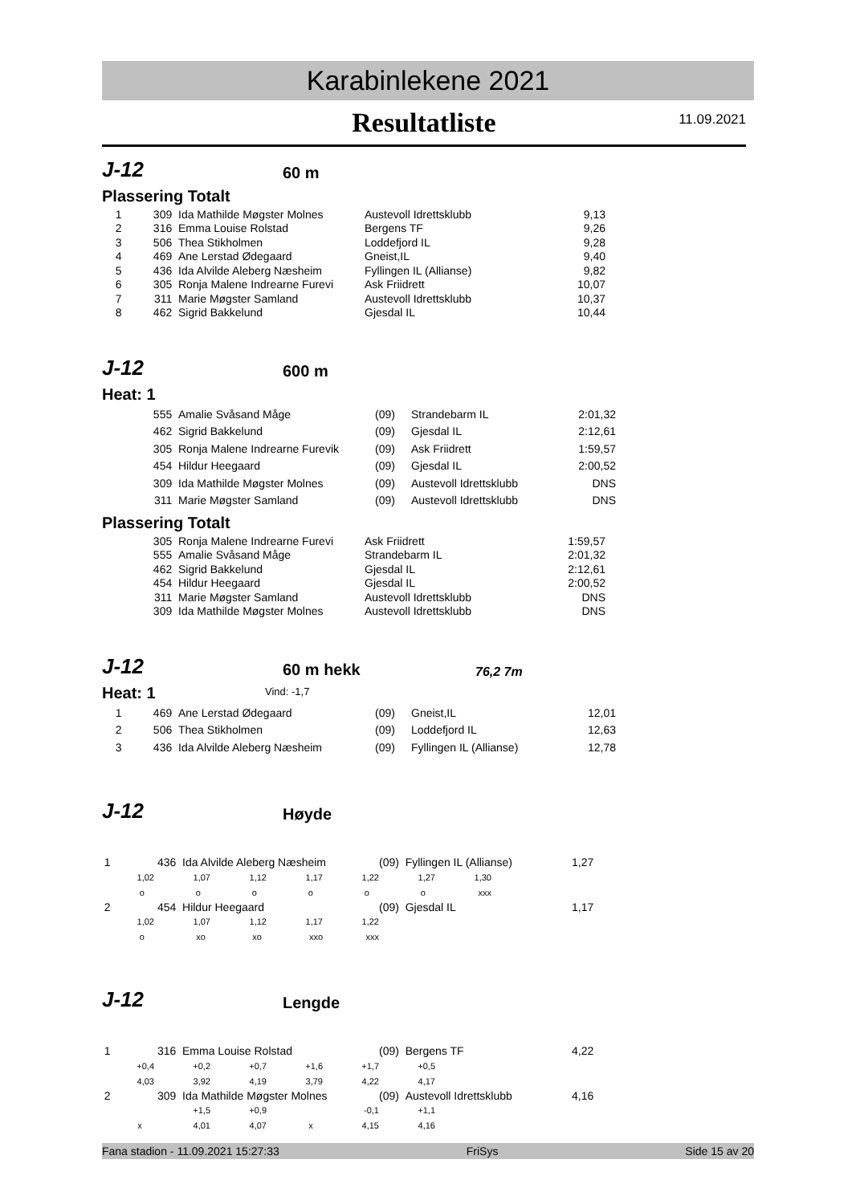Karabinlekene 2021
Resultatliste
11.09.2021
J-12 60 m
Plassering Totalt
| 1 | 309 | Ida Mathilde Møgster Molnes | Austevoll Idrettsklubb | 9,13 |
| 2 | 316 | Emma Louise Rolstad | Bergens TF | 9,26 |
| 3 | 506 | Thea Stikholmen | Loddefjord IL | 9,28 |
| 4 | 469 | Ane Lerstad Ødegaard | Gneist,IL | 9,40 |
| 5 | 436 | Ida Alvilde Aleberg Næsheim | Fyllingen IL (Allianse) | 9,82 |
| 6 | 305 | Ronja Malene Indrearne Furevi | Ask Friidrett | 10,07 |
| 7 | 311 | Marie Møgster Samland | Austevoll Idrettsklubb | 10,37 |
| 8 | 462 | Sigrid Bakkelund | Gjesdal IL | 10,44 |
J-12 600 m
Heat: 1
| | 555 | Amalie Svåsand Måge | (09) | Strandebarm IL | 2:01,32 |
| | 462 | Sigrid Bakkelund | (09) | Gjesdal IL | 2:12,61 |
| | 305 | Ronja Malene Indrearne Furevik | (09) | Ask Friidrett | 1:59,57 |
| | 454 | Hildur Heegaard | (09) | Gjesdal IL | 2:00,52 |
| | 309 | Ida Mathilde Møgster Molnes | (09) | Austevoll Idrettsklubb | DNS |
| | 311 | Marie Møgster Samland | (09) | Austevoll Idrettsklubb | DNS |
Plassering Totalt
| | 305 | Ronja Malene Indrearne Furevi | Ask Friidrett | 1:59,57 |
| | 555 | Amalie Svåsand Måge | Strandebarm IL | 2:01,32 |
| | 462 | Sigrid Bakkelund | Gjesdal IL | 2:12,61 |
| | 454 | Hildur Heegaard | Gjesdal IL | 2:00,52 |
| | 311 | Marie Møgster Samland | Austevoll Idrettsklubb | DNS |
| | 309 | Ida Mathilde Møgster Molnes | Austevoll Idrettsklubb | DNS |
J-12 60 m hekk 76,2 7m
Heat: 1
Vind: -1,7
| 1 | 469 | Ane Lerstad Ødegaard | (09) | Gneist,IL | 12,01 |
| 2 | 506 | Thea Stikholmen | (09) | Loddefjord IL | 12,63 |
| 3 | 436 | Ida Alvilde Aleberg Næsheim | (09) | Fyllingen IL (Allianse) | 12,78 |
J-12 Høyde
| 1 | 436 Ida Alvilde Aleberg Næsheim | | | | (09) Fyllingen IL (Allianse) | | | 1,27 |
| 1,02 | 1,07 | 1,12 | 1,17 | 1,22 | 1,27 | 1,30 | | |
| o | o | o | o | o | o | xxx | | |
| 2 | 454 Hildur Heegaard | | | | (09) Gjesdal IL | | | 1,17 |
| 1,02 | 1,07 | 1,12 | 1,17 | 1,22 | | | | |
| o | xo | xo | xxo | xxx | | | | |
J-12 Lengde
| 1 | 316 Emma Louise Rolstad | | | | (09) Bergens TF | | | 4,22 |
| +0,4 | +0,2 | +0,7 | +1,6 | +1,7 | +0,5 | | | |
| 4,03 | 3,92 | 4,19 | 3,79 | 4,22 | 4,17 | | | |
| 2 | 309 Ida Mathilde Møgster Molnes | | | | (09) Austevoll Idrettsklubb | | | 4,16 |
| | +1,5 | +0,9 | | -0,1 | +1,1 | | | |
| x | 4,01 | 4,07 | x | 4,15 | 4,16 | | | |
Fana stadion - 11.09.2021 15:27:33 FriSys Side 15 av 20